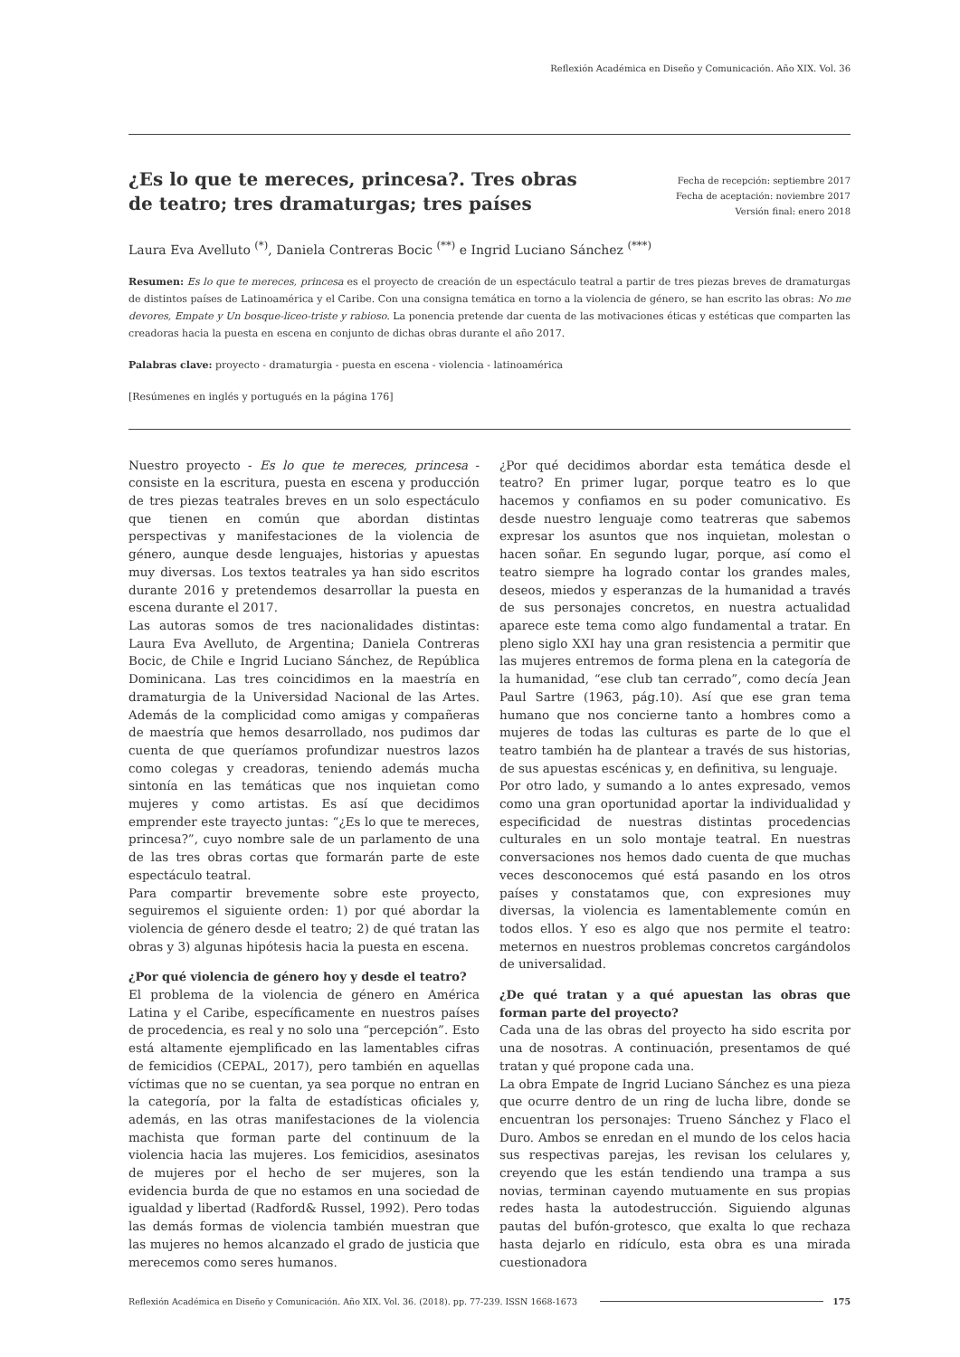Reflexión Académica en Diseño y Comunicación. Año XIX. Vol. 36
¿Es lo que te mereces, princesa?. Tres obras
de teatro; tres dramaturgas; tres países
Fecha de recepción: septiembre 2017
Fecha de aceptación: noviembre 2017
Versión final: enero 2018
Laura Eva Avelluto <sup>(*)</sup>, Daniela Contreras Bocic <sup>(**)</sup> e Ingrid Luciano Sánchez <sup>(***)</sup>
Resumen: Es lo que te mereces, princesa es el proyecto de creación de un espectáculo teatral a partir de tres piezas breves de dramaturgas de distintos países de Latinoamérica y el Caribe. Con una consigna temática en torno a la violencia de género, se han escrito las obras: No me devores, Empate y Un bosque-liceo-triste y rabioso. La ponencia pretende dar cuenta de las motivaciones éticas y estéticas que comparten las creadoras hacia la puesta en escena en conjunto de dichas obras durante el año 2017.
Palabras clave: proyecto - dramaturgia - puesta en escena - violencia - latinoamérica
[Resúmenes en inglés y portugués en la página 176]
Nuestro proyecto - Es lo que te mereces, princesa - consiste en la escritura, puesta en escena y producción de tres piezas teatrales breves en un solo espectáculo que tienen en común que abordan distintas perspectivas y manifestaciones de la violencia de género, aunque desde lenguajes, historias y apuestas muy diversas. Los textos teatrales ya han sido escritos durante 2016 y pretendemos desarrollar la puesta en escena durante el 2017.
Las autoras somos de tres nacionalidades distintas: Laura Eva Avelluto, de Argentina; Daniela Contreras Bocic, de Chile e Ingrid Luciano Sánchez, de República Dominicana. Las tres coincidimos en la maestría en dramaturgia de la Universidad Nacional de las Artes. Además de la complicidad como amigas y compañeras de maestría que hemos desarrollado, nos pudimos dar cuenta de que queríamos profundizar nuestros lazos como colegas y creadoras, teniendo además mucha sintonía en las temáticas que nos inquietan como mujeres y como artistas. Es así que decidimos emprender este trayecto juntas: “¿Es lo que te mereces, princesa?”, cuyo nombre sale de un parlamento de una de las tres obras cortas que formarán parte de este espectáculo teatral.
Para compartir brevemente sobre este proyecto, seguiremos el siguiente orden: 1) por qué abordar la violencia de género desde el teatro; 2) de qué tratan las obras y 3) algunas hipótesis hacia la puesta en escena.
¿Por qué violencia de género hoy y desde el teatro?
El problema de la violencia de género en América Latina y el Caribe, específicamente en nuestros países de procedencia, es real y no solo una “percepción”. Esto está altamente ejemplificado en las lamentables cifras de femicidios (CEPAL, 2017), pero también en aquellas víctimas que no se cuentan, ya sea porque no entran en la categoría, por la falta de estadísticas oficiales y, además, en las otras manifestaciones de la violencia machista que forman parte del continuum de la violencia hacia las mujeres. Los femicidios, asesinatos de mujeres por el hecho de ser mujeres, son la evidencia burda de que no estamos en una sociedad de igualdad y libertad (Radford& Russel, 1992). Pero todas las demás formas de violencia también muestran que las mujeres no hemos alcanzado el grado de justicia que merecemos como seres humanos.
¿Por qué decidimos abordar esta temática desde el teatro? En primer lugar, porque teatro es lo que hacemos y confiamos en su poder comunicativo. Es desde nuestro lenguaje como teatreras que sabemos expresar los asuntos que nos inquietan, molestan o hacen soñar. En segundo lugar, porque, así como el teatro siempre ha logrado contar los grandes males, deseos, miedos y esperanzas de la humanidad a través de sus personajes concretos, en nuestra actualidad aparece este tema como algo fundamental a tratar. En pleno siglo XXI hay una gran resistencia a permitir que las mujeres entremos de forma plena en la categoría de la humanidad, “ese club tan cerrado”, como decía Jean Paul Sartre (1963, pág.10). Así que ese gran tema humano que nos concierne tanto a hombres como a mujeres de todas las culturas es parte de lo que el teatro también ha de plantear a través de sus historias, de sus apuestas escénicas y, en definitiva, su lenguaje.
Por otro lado, y sumando a lo antes expresado, vemos como una gran oportunidad aportar la individualidad y especificidad de nuestras distintas procedencias culturales en un solo montaje teatral. En nuestras conversaciones nos hemos dado cuenta de que muchas veces desconocemos qué está pasando en los otros países y constatamos que, con expresiones muy diversas, la violencia es lamentablemente común en todos ellos. Y eso es algo que nos permite el teatro: meternos en nuestros problemas concretos cargándolos de universalidad.
¿De qué tratan y a qué apuestan las obras que forman parte del proyecto?
Cada una de las obras del proyecto ha sido escrita por una de nosotras. A continuación, presentamos de qué tratan y qué propone cada una.
La obra Empate de Ingrid Luciano Sánchez es una pieza que ocurre dentro de un ring de lucha libre, donde se encuentran los personajes: Trueno Sánchez y Flaco el Duro. Ambos se enredan en el mundo de los celos hacia sus respectivas parejas, les revisan los celulares y, creyendo que les están tendiendo una trampa a sus novias, terminan cayendo mutuamente en sus propias redes hasta la autodestrucción. Siguiendo algunas pautas del bufón-grotesco, que exalta lo que rechaza hasta dejarlo en ridículo, esta obra es una mirada cuestionadora
Reflexión Académica en Diseño y Comunicación. Año XIX. Vol. 36. (2018). pp. 77-239. ISSN 1668-1673 175